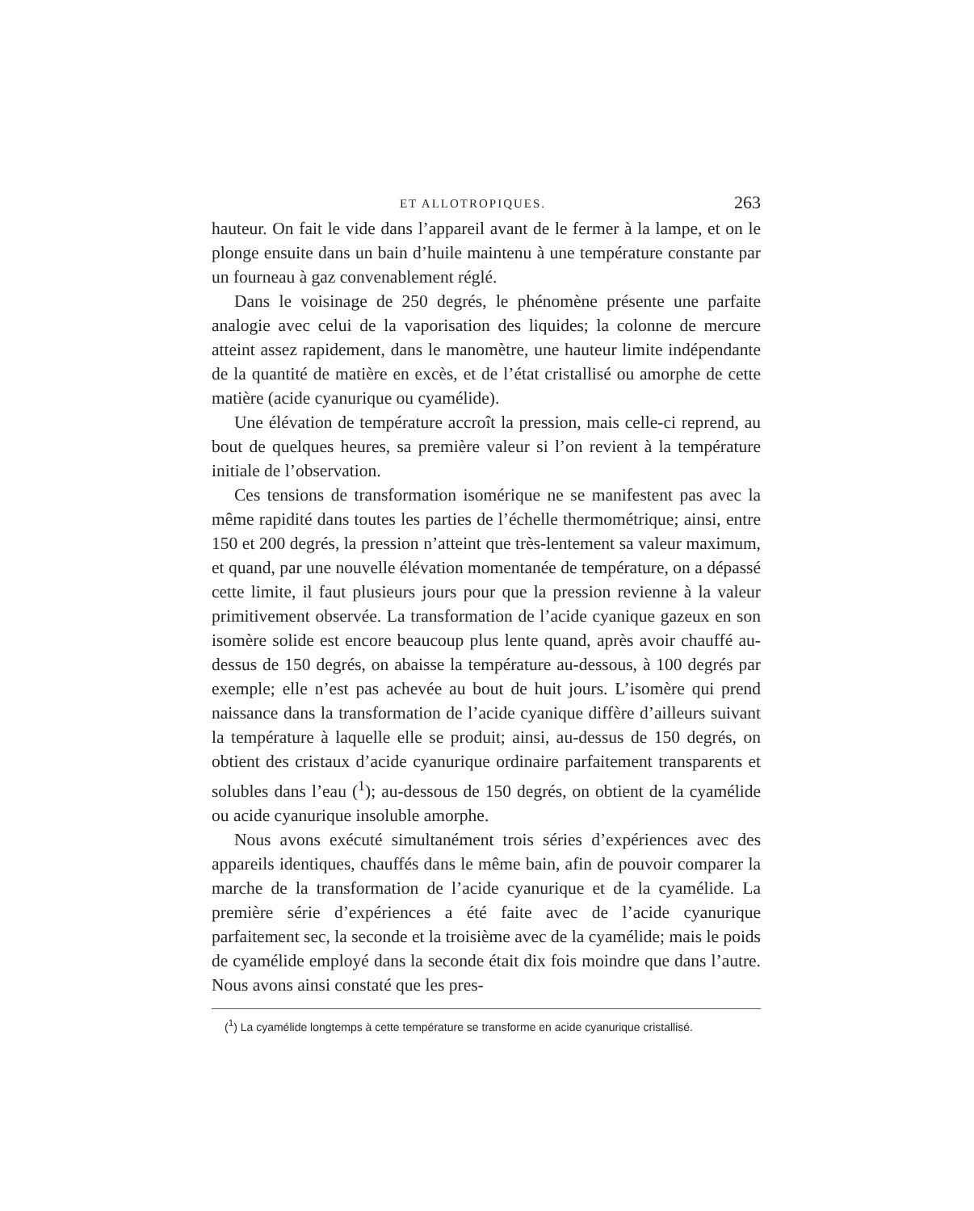ET ALLOTROPIQUES. 263
hauteur. On fait le vide dans l’appareil avant de le fermer à la lampe, et on le plonge ensuite dans un bain d’huile maintenu à une température constante par un fourneau à gaz convenablement réglé.
Dans le voisinage de 250 degrés, le phénomène présente une parfaite analogie avec celui de la vaporisation des liquides; la colonne de mercure atteint assez rapidement, dans le manomètre, une hauteur limite indépendante de la quantité de matière en excès, et de l’état cristallisé ou amorphe de cette matière (acide cyanurique ou cyamélide).
Une élévation de température accroît la pression, mais celle-ci reprend, au bout de quelques heures, sa première valeur si l’on revient à la température initiale de l’observation.
Ces tensions de transformation isomérique ne se manifestent pas avec la même rapidité dans toutes les parties de l’échelle thermométrique; ainsi, entre 150 et 200 degrés, la pression n’atteint que très-lentement sa valeur maximum, et quand, par une nouvelle élévation momentanée de température, on a dépassé cette limite, il faut plusieurs jours pour que la pression revienne à la valeur primitivement observée. La transformation de l’acide cyanique gazeux en son isomère solide est encore beaucoup plus lente quand, après avoir chauffé au-dessus de 150 degrés, on abaisse la température au-dessous, à 100 degrés par exemple; elle n’est pas achevée au bout de huit jours. L’isomère qui prend naissance dans la transformation de l’acide cyanique diffère d’ailleurs suivant la température à laquelle elle se produit; ainsi, au-dessus de 150 degrés, on obtient des cristaux d’acide cyanurique ordinaire parfaitement transparents et solubles dans l’eau (<sup>1</sup>); au-dessous de 150 degrés, on obtient de la cyamélide ou acide cyanurique insoluble amorphe.
Nous avons exécuté simultanément trois séries d’expériences avec des appareils identiques, chauffés dans le même bain, afin de pouvoir comparer la marche de la transformation de l’acide cyanurique et de la cyamélide. La première série d’expériences a été faite avec de l’acide cyanurique parfaitement sec, la seconde et la troisième avec de la cyamélide; mais le poids de cyamélide employé dans la seconde était dix fois moindre que dans l’autre. Nous avons ainsi constaté que les pres-
(<sup>1</sup>) La cyamélide longtemps à cette température se transforme en acide cyanurique cristallisé.